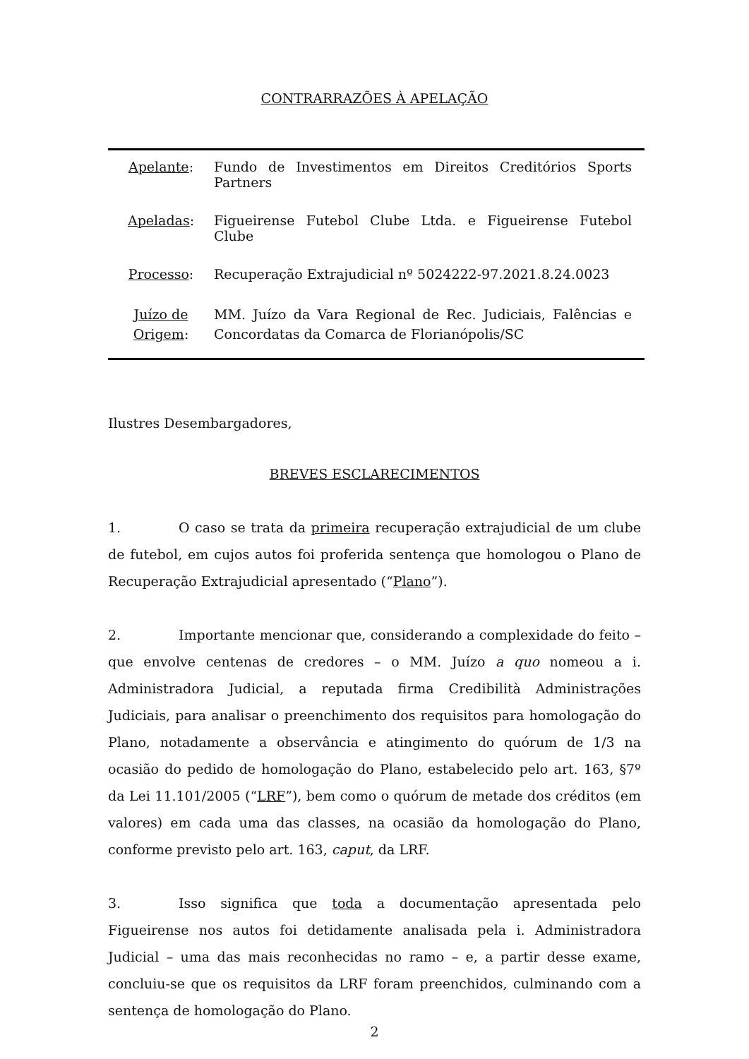CONTRARRAZÕES À APELAÇÃO
| Apelante : | Fundo de Investimentos em Direitos Creditórios Sports Partners |
| Apeladas : | Figueirense Futebol Clube Ltda. e Figueirense Futebol Clube |
| Processo : | Recuperação Extrajudicial nº 5024222-97.2021.8.24.0023 |
| Juízo de Origem : | MM. Juízo da Vara Regional de Rec. Judiciais, Falências e Concordatas da Comarca de Florianópolis/SC |
Ilustres Desembargadores,
BREVES ESCLARECIMENTOS
1. O caso se trata da primeira recuperação extrajudicial de um clube de futebol, em cujos autos foi proferida sentença que homologou o Plano de Recuperação Extrajudicial apresentado (“Plano”).
2. Importante mencionar que, considerando a complexidade do feito – que envolve centenas de credores – o MM. Juízo a quo nomeou a i. Administradora Judicial, a reputada firma Credibilità Administrações Judiciais, para analisar o preenchimento dos requisitos para homologação do Plano, notadamente a observância e atingimento do quórum de 1/3 na ocasião do pedido de homologação do Plano, estabelecido pelo art. 163, §7º da Lei 11.101/2005 (“LRF”), bem como o quórum de metade dos créditos (em valores) em cada uma das classes, na ocasião da homologação do Plano, conforme previsto pelo art. 163, caput, da LRF.
3. Isso significa que toda a documentação apresentada pelo Figueirense nos autos foi detidamente analisada pela i. Administradora Judicial – uma das mais reconhecidas no ramo – e, a partir desse exame, concluiu-se que os requisitos da LRF foram preenchidos, culminando com a sentença de homologação do Plano.
2